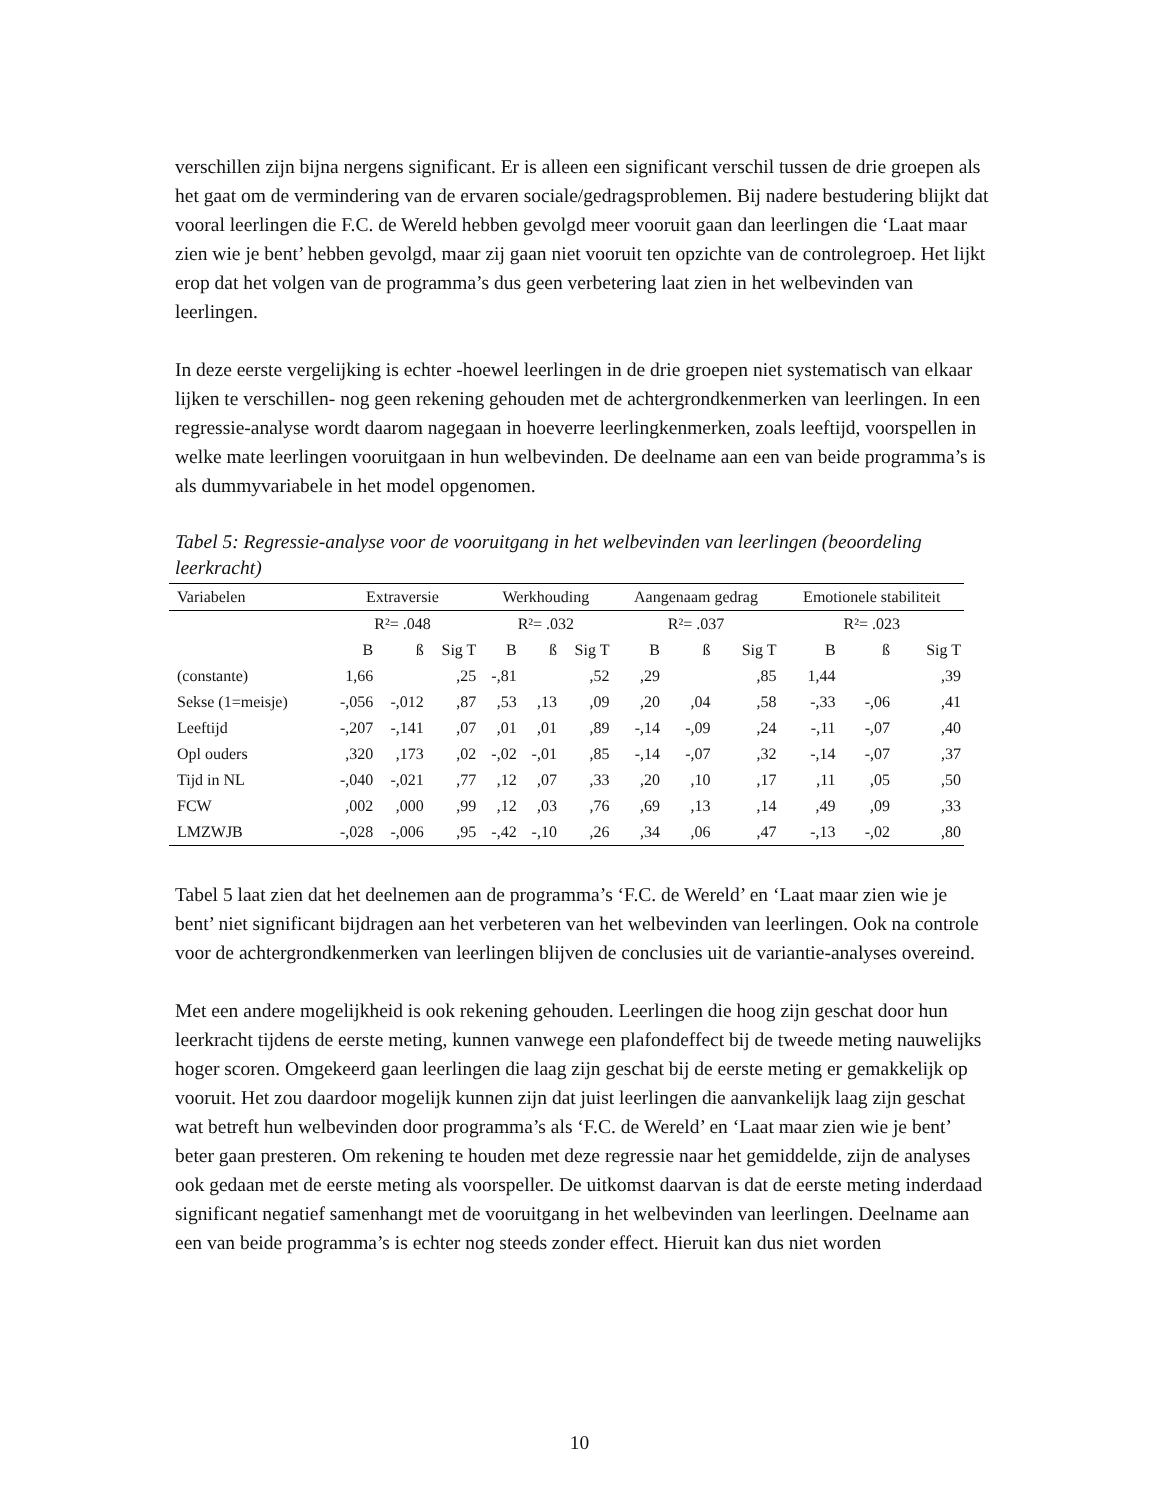verschillen zijn bijna nergens significant. Er is alleen een significant verschil tussen de drie groepen als het gaat om de vermindering van de ervaren sociale/gedragsproblemen. Bij nadere bestudering blijkt dat vooral leerlingen die F.C. de Wereld hebben gevolgd meer vooruit gaan dan leerlingen die ‘Laat maar zien wie je bent’ hebben gevolgd, maar zij gaan niet vooruit ten opzichte van de controlegroep. Het lijkt erop dat het volgen van de programma’s dus geen verbetering laat zien in het welbevinden van leerlingen.
In deze eerste vergelijking is echter -hoewel leerlingen in de drie groepen niet systematisch van elkaar lijken te verschillen- nog geen rekening gehouden met de achtergrondkenmerken van leerlingen. In een regressie-analyse wordt daarom nagegaan in hoeverre leerlingkenmerken, zoals leeftijd, voorspellen in welke mate leerlingen vooruitgaan in hun welbevinden. De deelname aan een van beide programma’s is als dummyvariabele in het model opgenomen.
Tabel 5: Regressie-analyse voor de vooruitgang in het welbevinden van leerlingen (beoordeling leerkracht)
| Variabelen | Extraversie | | | Werkhouding | | | Aangenaam gedrag | | | Emotionele stabiliteit | | |
| --- | --- | --- | --- | --- | --- | --- | --- | --- | --- | --- | --- | --- |
| | R²= .048 | | | R²= .032 | | | R²= .037 | | | R²= .023 | | |
| | B | ß | Sig T | B | ß | Sig T | B | ß | Sig T | B | ß | Sig T |
| (constante) | 1,66 | | ,25 | -,81 | | ,52 | ,29 | | ,85 | 1,44 | | ,39 |
| Sekse (1=meisje) | -,056 | -,012 | ,87 | ,53 | ,13 | ,09 | ,20 | ,04 | ,58 | -,33 | -,06 | ,41 |
| Leeftijd | -,207 | -,141 | ,07 | ,01 | ,01 | ,89 | -,14 | -,09 | ,24 | -,11 | -,07 | ,40 |
| Opl ouders | ,320 | ,173 | ,02 | -,02 | -,01 | ,85 | -,14 | -,07 | ,32 | -,14 | -,07 | ,37 |
| Tijd in NL | -,040 | -,021 | ,77 | ,12 | ,07 | ,33 | ,20 | ,10 | ,17 | ,11 | ,05 | ,50 |
| FCW | ,002 | ,000 | ,99 | ,12 | ,03 | ,76 | ,69 | ,13 | ,14 | ,49 | ,09 | ,33 |
| LMZWJB | -,028 | -,006 | ,95 | -,42 | -,10 | ,26 | ,34 | ,06 | ,47 | -,13 | -,02 | ,80 |
Tabel 5 laat zien dat het deelnemen aan de programma’s ‘F.C. de Wereld’ en ‘Laat maar zien wie je bent’ niet significant bijdragen aan het verbeteren van het welbevinden van leerlingen. Ook na controle voor de achtergrondkenmerken van leerlingen blijven de conclusies uit de variantie-analyses overeind.
Met een andere mogelijkheid is ook rekening gehouden. Leerlingen die hoog zijn geschat door hun leerkracht tijdens de eerste meting, kunnen vanwege een plafondeffect bij de tweede meting nauwelijks hoger scoren. Omgekeerd gaan leerlingen die laag zijn geschat bij de eerste meting er gemakkelijk op vooruit. Het zou daardoor mogelijk kunnen zijn dat juist leerlingen die aanvankelijk laag zijn geschat wat betreft hun welbevinden door programma’s als ‘F.C. de Wereld’ en ‘Laat maar zien wie je bent’ beter gaan presteren. Om rekening te houden met deze regressie naar het gemiddelde, zijn de analyses ook gedaan met de eerste meting als voorspeller. De uitkomst daarvan is dat de eerste meting inderdaad significant negatief samenhangt met de vooruitgang in het welbevinden van leerlingen. Deelname aan een van beide programma’s is echter nog steeds zonder effect. Hieruit kan dus niet worden
10